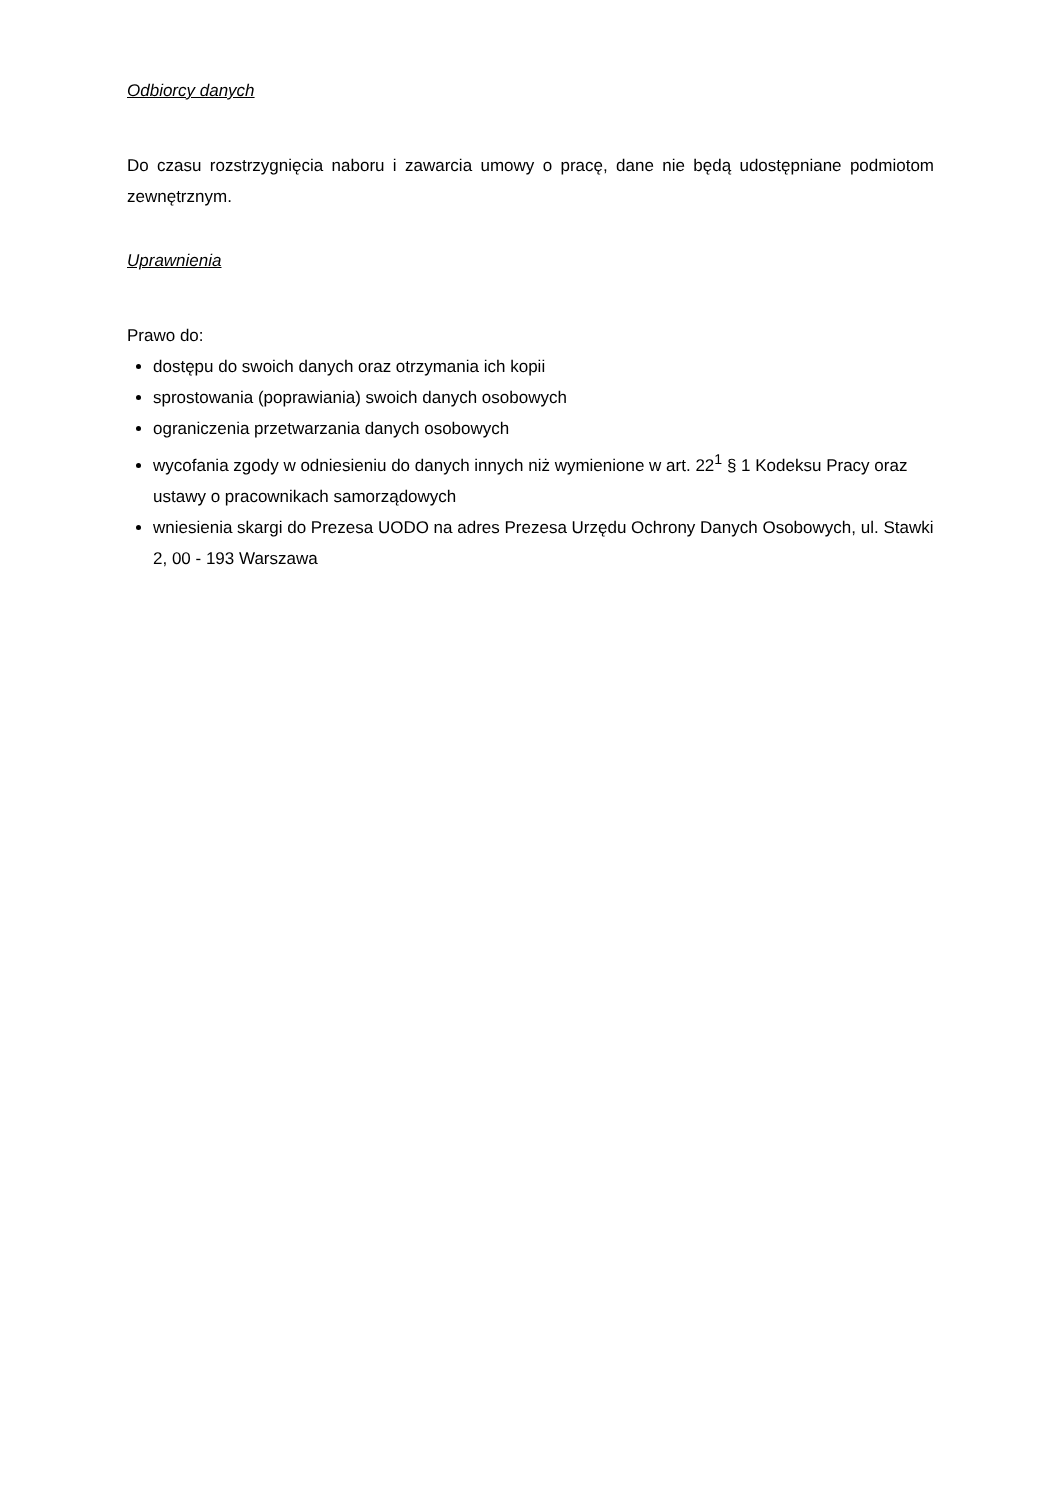Odbiorcy danych
Do czasu rozstrzygnięcia naboru i zawarcia umowy o pracę, dane nie będą udostępniane podmiotom zewnętrznym.
Uprawnienia
Prawo do:
dostępu do swoich danych oraz otrzymania ich kopii
sprostowania (poprawiania) swoich danych osobowych
ograniczenia przetwarzania danych osobowych
wycofania zgody w odniesieniu do danych innych niż wymienione w art. 22<sup>1</sup> § 1 Kodeksu Pracy oraz ustawy o pracownikach samorządowych
wniesienia skargi do Prezesa UODO na adres Prezesa Urzędu Ochrony Danych Osobowych, ul. Stawki 2, 00 - 193 Warszawa